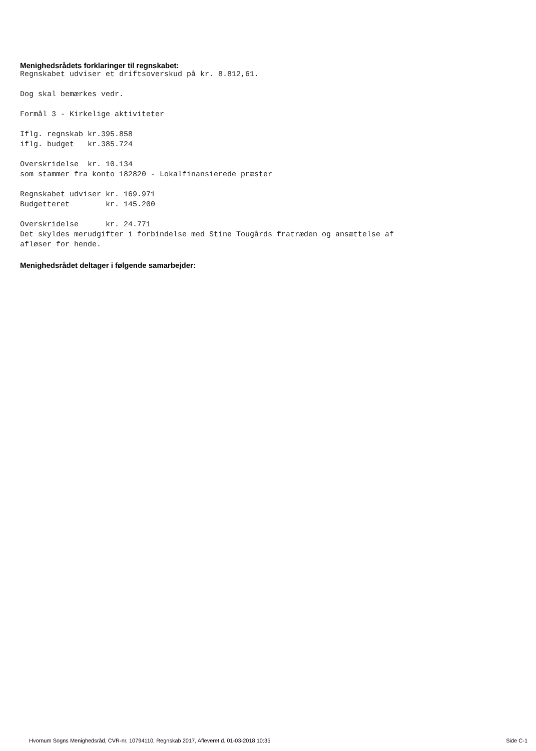Menighedsrådets forklaringer til regnskabet:
Regnskabet udviser et driftsoverskud på kr. 8.812,61.

Dog skal bemærkes vedr.

Formål 3 - Kirkelige aktiviteter

Iflg. regnskab kr.395.858
iflg. budget   kr.385.724

Overskridelse  kr. 10.134
som stammer fra konto 182820 - Lokalfinansierede præster

Regnskabet udviser kr. 169.971
Budgetteret        kr. 145.200

Overskridelse      kr. 24.771
Det skyldes merudgifter i forbindelse med Stine Tougårds fratræden og ansættelse af
afløser for hende.
Menighedsrådet deltager i følgende samarbejder:
Hvornum Sogns Menighedsråd, CVR-nr. 10794110, Regnskab 2017, Afleveret d. 01-03-2018 10:35 Side C-1